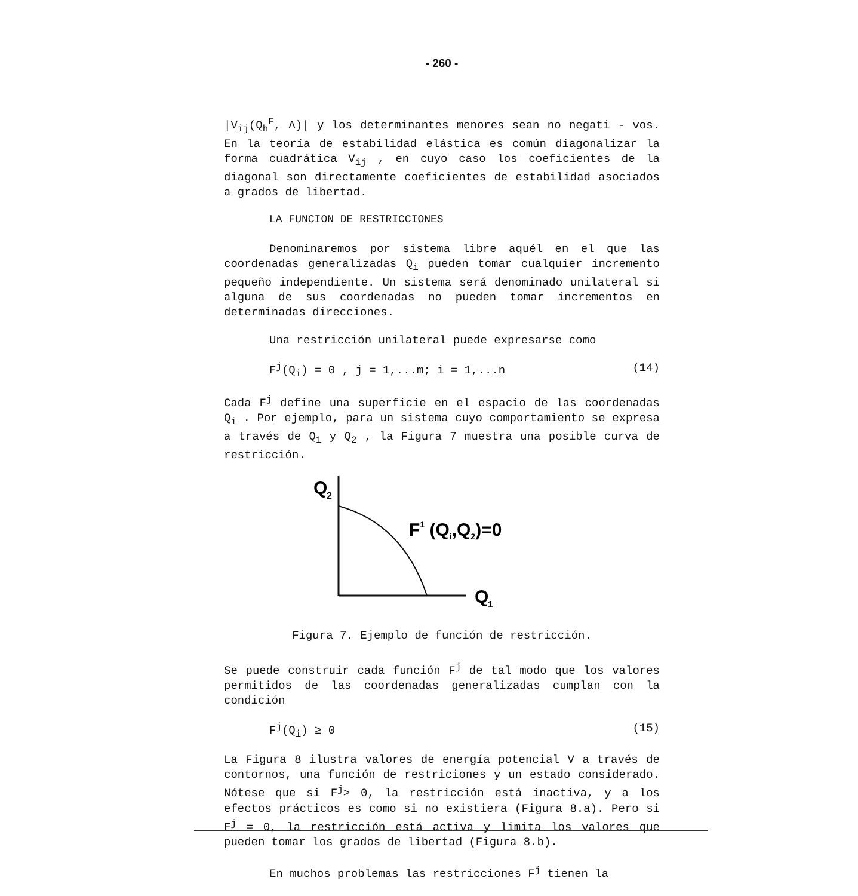- 260 -
|V<sub>ij</sub>(Q<sub>h</sub><sup>F</sup>, Λ)| y los determinantes menores sean no negati - vos. En la teoría de estabilidad elástica es común diagonalizar la forma cuadrática V<sub>ij</sub> , en cuyo caso los coeficientes de la diagonal son directamente coeficientes de estabilidad asociados a grados de libertad.
LA FUNCION DE RESTRICCIONES
Denominaremos por sistema libre aquél en el que las coordenadas generalizadas Q<sub>i</sub> pueden tomar cualquier incremento pequeño independiente. Un sistema será denominado unilateral si alguna de sus coordenadas no pueden tomar incrementos en determinadas direcciones.
Una restricción unilateral puede expresarse como
F<sup>j</sup>(Q<sub>i</sub>) = 0 , j = 1,...m; i = 1,...n (14)
Cada F<sup>j</sup> define una superficie en el espacio de las coordenadas Q<sub>i</sub> . Por ejemplo, para un sistema cuyo comportamiento se expresa a través de Q<sub>1</sub> y Q<sub>2</sub> , la Figura 7 muestra una posible curva de restricción.
Q
2
F1 (Qi,Q2)=0
Q
1
Figura 7. Ejemplo de función de restricción.
Se puede construir cada función F<sup>j</sup> de tal modo que los valores permitidos de las coordenadas generalizadas cumplan con la condición
F<sup>j</sup>(Q<sub>i</sub>) ≥ 0 (15)
La Figura 8 ilustra valores de energía potencial V a través de contornos, una función de restriciones y un estado considerado. Nótese que si F<sup>j</sup>> 0, la restricción está inactiva, y a los efectos prácticos es como si no existiera (Figura 8.a). Pero si F<sup>j</sup> = 0, la restricción está activa y limita los valores que pueden tomar los grados de libertad (Figura 8.b).
En muchos problemas las restricciones F<sup>j</sup> tienen la